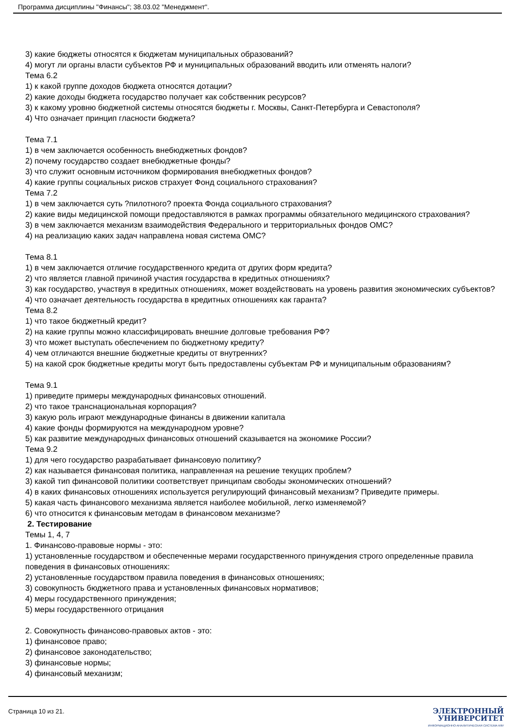Программа дисциплины "Финансы"; 38.03.02 "Менеджмент".
3) какие бюджеты относятся к бюджетам муниципальных образований?
4) могут ли органы власти субъектов РФ и муниципальных образований вводить или отменять налоги?
Тема 6.2
1) к какой группе доходов бюджета относятся дотации?
2) какие доходы бюджета государство получает как собственник ресурсов?
3) к какому уровню бюджетной системы относятся бюджеты г. Москвы, Санкт-Петербурга и Севастополя?
4) Что означает принцип гласности бюджета?
Тема 7.1
1) в чем заключается особенность внебюджетных фондов?
2) почему государство создает внебюджетные фонды?
3) что служит основным источником формирования внебюджетных фондов?
4) какие группы социальных рисков страхует Фонд социального страхования?
Тема 7.2
1) в чем заключается суть ?пилотного? проекта Фонда социального страхования?
2) какие виды медицинской помощи предоставляются в рамках программы обязательного медицинского страхования?
3) в чем заключается механизм взаимодействия Федерального и территориальных фондов ОМС?
4) на реализацию каких задач направлена новая система ОМС?
Тема 8.1
1) в чем заключается отличие государственного кредита от других форм кредита?
2) что является главной причиной участия государства в кредитных отношениях?
3) как государство, участвуя в кредитных отношениях, может воздействовать на уровень развития экономических субъектов?
4) что означает деятельность государства в кредитных отношениях как гаранта?
Тема 8.2
1) что такое бюджетный кредит?
2) на какие группы можно классифицировать внешние долговые требования РФ?
3) что может выступать обеспечением по бюджетному кредиту?
4) чем отличаются внешние бюджетные кредиты от внутренних?
5) на какой срок бюджетные кредиты могут быть предоставлены субъектам РФ и муниципальным образованиям?
Тема 9.1
1) приведите примеры международных финансовых отношений.
2) что такое транснациональная корпорация?
3) какую роль играют международные финансы в движении капитала
4) какие фонды формируются на международном уровне?
5) как развитие международных финансовых отношений сказывается на экономике России?
Тема 9.2
1) для чего государство разрабатывает финансовую политику?
2) как называется финансовая политика, направленная на решение текущих проблем?
3) какой тип финансовой политики соответствует принципам свободы экономических отношений?
4) в каких финансовых отношениях используется регулирующий финансовый механизм? Приведите примеры.
5) какая часть финансового механизма является наиболее мобильной, легко изменяемой?
6) что относится к финансовым методам в финансовом механизме?
2. Тестирование
Темы 1, 4, 7
1. Финансово-правовые нормы - это:
1) установленные государством и обеспеченные мерами государственного принуждения строго определенные правила поведения в финансовых отношениях:
2) установленные государством правила поведения в финансовых отношениях;
3) совокупность бюджетного права и установленных финансовых нормативов;
4) меры государственного принуждения;
5) меры государственного отрицания
2. Совокупность финансово-правовых актов - это:
1) финансовое право;
2) финансовое законодательство;
3) финансовые нормы;
4) финансовый механизм;
Страница 10 из 21.
ЭЛЕКТРОННЫЙ
УНИВЕРСИТЕТ
ИНФОРМАЦИОННО-АНАЛИТИЧЕСКАЯ СИСТЕМА КФУ